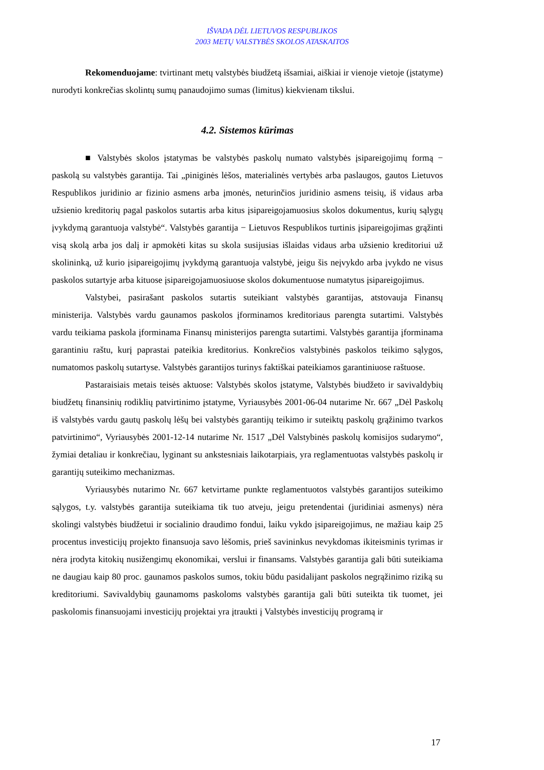IŠVADA DĖL LIETUVOS RESPUBLIKOS
2003 METŲ VALSTYBĖS SKOLOS ATASKAITOS
Rekomenduojame: tvirtinant metų valstybės biudžetą išsamiai, aiškiai ir vienoje vietoje (įstatyme) nurodyti konkrečias skolintų sumų panaudojimo sumas (limitus) kiekvienam tikslui.
4.2. Sistemos kūrimas
■ Valstybės skolos įstatymas be valstybės paskolų numato valstybės įsipareigojimų formą − paskolą su valstybės garantija. Tai „piniginės lėšos, materialinės vertybės arba paslaugos, gautos Lietuvos Respublikos juridinio ar fizinio asmens arba įmonės, neturinčios juridinio asmens teisių, iš vidaus arba užsienio kreditorių pagal paskolos sutartis arba kitus įsipareigojamuosius skolos dokumentus, kurių sąlygų įvykdymą garantuoja valstybė“. Valstybės garantija − Lietuvos Respublikos turtinis įsipareigojimas grąžinti visą skolą arba jos dalį ir apmokėti kitas su skola susijusias išlaidas vidaus arba užsienio kreditoriui už skolininką, už kurio įsipareigojimų įvykdymą garantuoja valstybė, jeigu šis neįvykdo arba įvykdo ne visus paskolos sutartyje arba kituose įsipareigojamuosiuose skolos dokumentuose numatytus įsipareigojimus.
Valstybei, pasirašant paskolos sutartis suteikiant valstybės garantijas, atstovauja Finansų ministerija. Valstybės vardu gaunamos paskolos įforminamos kreditoriaus parengta sutartimi. Valstybės vardu teikiama paskola įforminama Finansų ministerijos parengta sutartimi. Valstybės garantija įforminama garantiniu raštu, kurį paprastai pateikia kreditorius. Konkrečios valstybinės paskolos teikimo sąlygos, numatomos paskolų sutartyse. Valstybės garantijos turinys faktiškai pateikiamos garantiniuose raštuose.
Pastaraisiais metais teisės aktuose: Valstybės skolos įstatyme, Valstybės biudžeto ir savivaldybių biudžetų finansinių rodiklių patvirtinimo įstatyme, Vyriausybės 2001-06-04 nutarime Nr. 667 „Dėl Paskolų iš valstybės vardu gautų paskolų lėšų bei valstybės garantijų teikimo ir suteiktų paskolų grąžinimo tvarkos patvirtinimo“, Vyriausybės 2001-12-14 nutarime Nr. 1517 „Dėl Valstybinės paskolų komisijos sudarymo“, žymiai detaliau ir konkrečiau, lyginant su ankstesniais laikotarpiais, yra reglamentuotas valstybės paskolų ir garantijų suteikimo mechanizmas.
Vyriausybės nutarimo Nr. 667 ketvirtame punkte reglamentuotos valstybės garantijos suteikimo sąlygos, t.y. valstybės garantija suteikiama tik tuo atveju, jeigu pretendentai (juridiniai asmenys) nėra skolingi valstybės biudžetui ir socialinio draudimo fondui, laiku vykdo įsipareigojimus, ne mažiau kaip 25 procentus investicijų projekto finansuoja savo lėšomis, prieš savininkus nevykdomas ikiteisminis tyrimas ir nėra įrodyta kitokių nusižengimų ekonomikai, verslui ir finansams. Valstybės garantija gali būti suteikiama ne daugiau kaip 80 proc. gaunamos paskolos sumos, tokiu būdu pasidalijant paskolos negrąžinimo riziką su kreditoriumi. Savivaldybių gaunamoms paskoloms valstybės garantija gali būti suteikta tik tuomet, jei paskolomis finansuojami investicijų projektai yra įtraukti į Valstybės investicijų programą ir
17